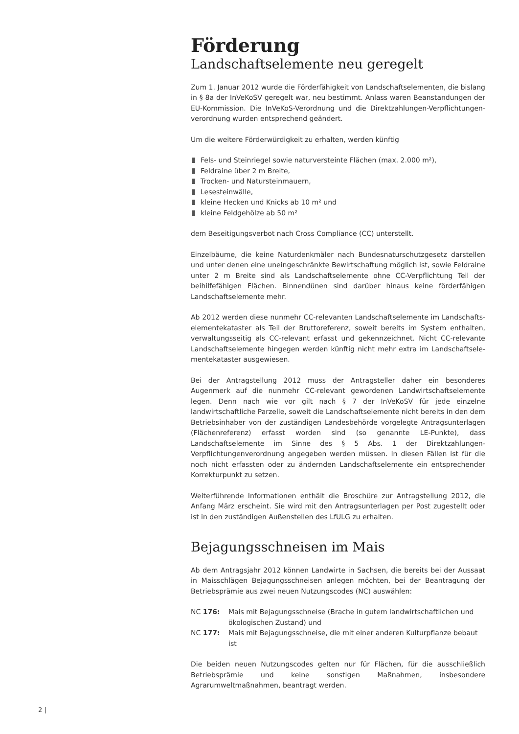Förderung
Landschaftselemente neu geregelt
Zum 1. Januar 2012 wurde die Förderfähigkeit von Landschaftselementen, die bislang in § 8a der InVeKoSV geregelt war, neu bestimmt. Anlass waren Beanstandungen der EU-Kommission. Die InVeKoS-Verordnung und die Direktzahlungen-Verpflichtungen­verordnung wurden entsprechend geändert.
Um die weitere Förderwürdigkeit zu erhalten, werden künftig
Fels- und Steinriegel sowie naturversteinte Flächen (max. 2.000 m²),
Feldraine über 2 m Breite,
Trocken- und Natursteinmauern,
Lesesteinwälle,
kleine Hecken und Knicks ab 10 m² und
kleine Feldgehölze ab 50 m²
dem Beseitigungsverbot nach Cross Compliance (CC) unterstellt.
Einzelbäume, die keine Naturdenkmäler nach Bundesnaturschutzgesetz darstellen und unter denen eine uneingeschränkte Bewirtschaftung möglich ist, sowie Feldraine unter 2 m Breite sind als Landschaftselemente ohne CC-Verpflichtung Teil der beihilfe­fähigen Flächen. Binnendünen sind darüber hinaus keine förderfähigen Landschafts­elemente mehr.
Ab 2012 werden diese nunmehr CC-relevanten Landschaftselemente im Landschafts­elementekataster als Teil der Bruttoreferenz, soweit bereits im System enthalten, verwaltungsseitig als CC-relevant erfasst und gekennzeichnet. Nicht CC-relevante Landschaftselemente hingegen werden künftig nicht mehr extra im Landschaftsele­mentekataster ausgewiesen.
Bei der Antragstellung 2012 muss der Antragsteller daher ein besonderes Augenmerk auf die nunmehr CC-relevant gewordenen Landwirtschaftselemente legen. Denn nach wie vor gilt nach § 7 der InVeKoSV für jede einzelne landwirtschaftliche Parzelle, soweit die Landschaftselemente nicht bereits in den dem Betriebsinhaber von der zu­ständigen Landesbehörde vorgelegte Antragsunterlagen (Flächenreferenz) erfasst worden sind (so genannte LE-Punkte), dass Landschaftselemente im Sinne des § 5 Abs. 1 der Direktzahlungen-Verpflichtungenverordnung angegeben werden müssen. In diesen Fällen ist für die noch nicht erfassten oder zu ändernden Landschaftsele­mente ein entsprechender Korrekturpunkt zu setzen.
Weiterführende Informationen enthält die Broschüre zur Antragstellung 2012, die Anfang März erscheint. Sie wird mit den Antragsunterlagen per Post zugestellt oder ist in den zuständigen Außenstellen des LfULG zu erhalten.
Bejagungsschneisen im Mais
Ab dem Antragsjahr 2012 können Landwirte in Sachsen, die bereits bei der Aussaat in Maisschlägen Bejagungsschneisen anlegen möchten, bei der Beantragung der Betriebs­prämie aus zwei neuen Nutzungscodes (NC) auswählen:
NC 176: Mais mit Bejagungsschneise (Brache in gutem landwirtschaftlichen und ökologischen Zustand) und
NC 177: Mais mit Bejagungsschneise, die mit einer anderen Kulturpflanze bebaut ist
Die beiden neuen Nutzungscodes gelten nur für Flächen, für die ausschließlich Betriebs­prämie und keine sonstigen Maßnahmen, insbesondere Agrarumweltmaßnahmen, bean­tragt werden.
2 |